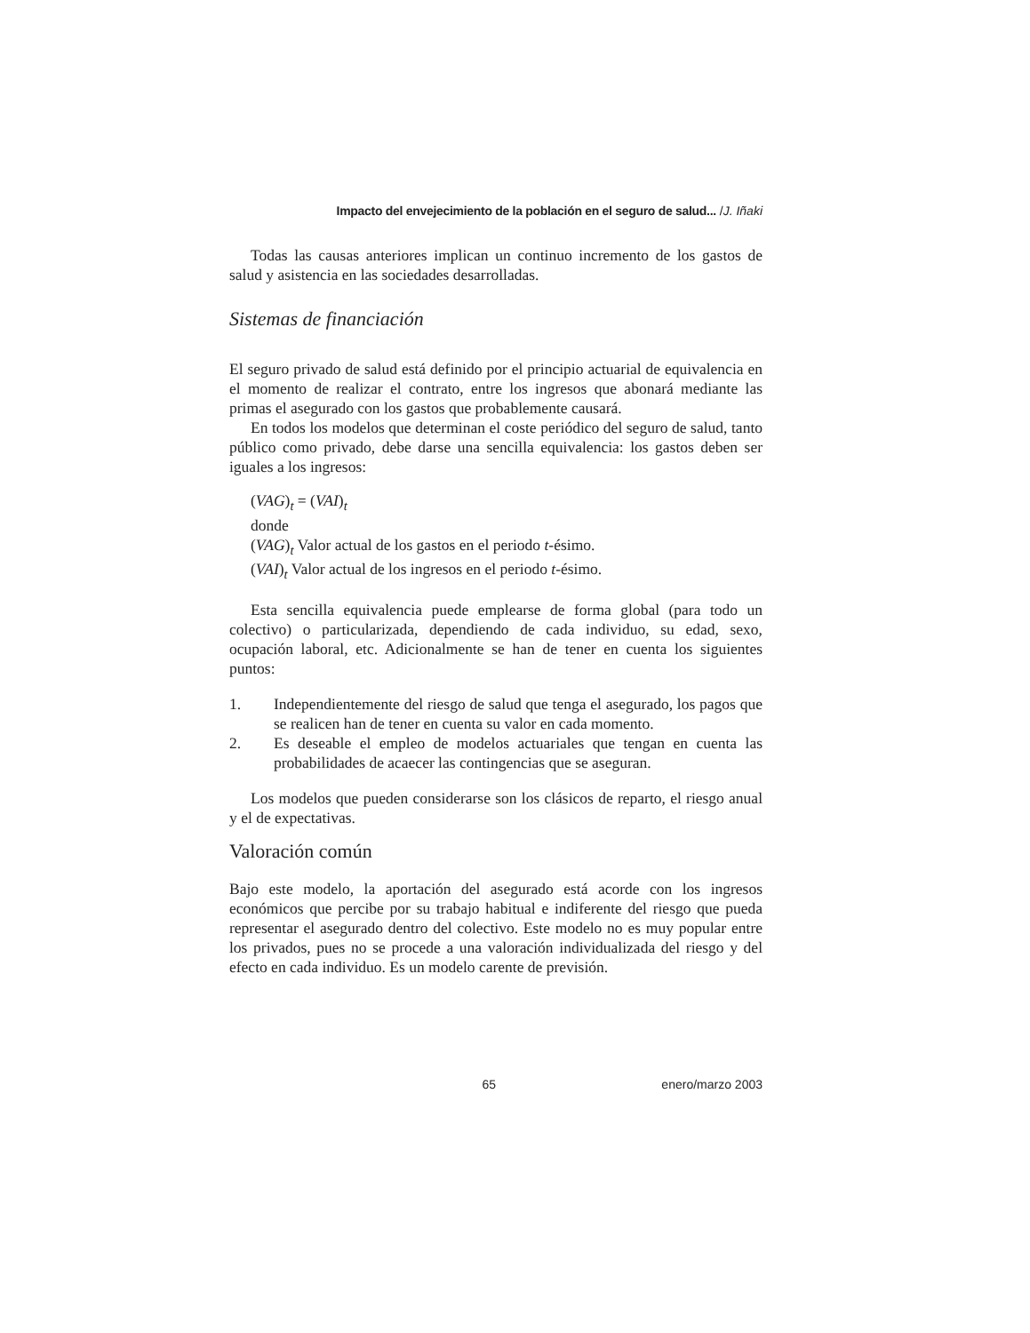Impacto del envejecimiento de la población en el seguro de salud... /J. Iñaki
Todas las causas anteriores implican un continuo incremento de los gastos de salud y asistencia en las sociedades desarrolladas.
Sistemas de financiación
El seguro privado de salud está definido por el principio actuarial de equivalencia en el momento de realizar el contrato, entre los ingresos que abonará mediante las primas el asegurado con los gastos que probablemente causará.
En todos los modelos que determinan el coste periódico del seguro de salud, tanto público como privado, debe darse una sencilla equivalencia: los gastos deben ser iguales a los ingresos:
(VAG)<sub>t</sub> = (VAI)<sub>t</sub>
donde
(VAG)<sub>t</sub> Valor actual de los gastos en el periodo t-ésimo.
(VAI)<sub>t</sub> Valor actual de los ingresos en el periodo t-ésimo.
Esta sencilla equivalencia puede emplearse de forma global (para todo un colectivo) o particularizada, dependiendo de cada individuo, su edad, sexo, ocupación laboral, etc. Adicionalmente se han de tener en cuenta los siguientes puntos:
1. Independientemente del riesgo de salud que tenga el asegurado, los pagos que se realicen han de tener en cuenta su valor en cada momento.
2. Es deseable el empleo de modelos actuariales que tengan en cuenta las probabilidades de acaecer las contingencias que se aseguran.
Los modelos que pueden considerarse son los clásicos de reparto, el riesgo anual y el de expectativas.
Valoración común
Bajo este modelo, la aportación del asegurado está acorde con los ingresos económicos que percibe por su trabajo habitual e indiferente del riesgo que pueda representar el asegurado dentro del colectivo. Este modelo no es muy popular entre los privados, pues no se procede a una valoración individualizada del riesgo y del efecto en cada individuo. Es un modelo carente de previsión.
65 enero/marzo 2003